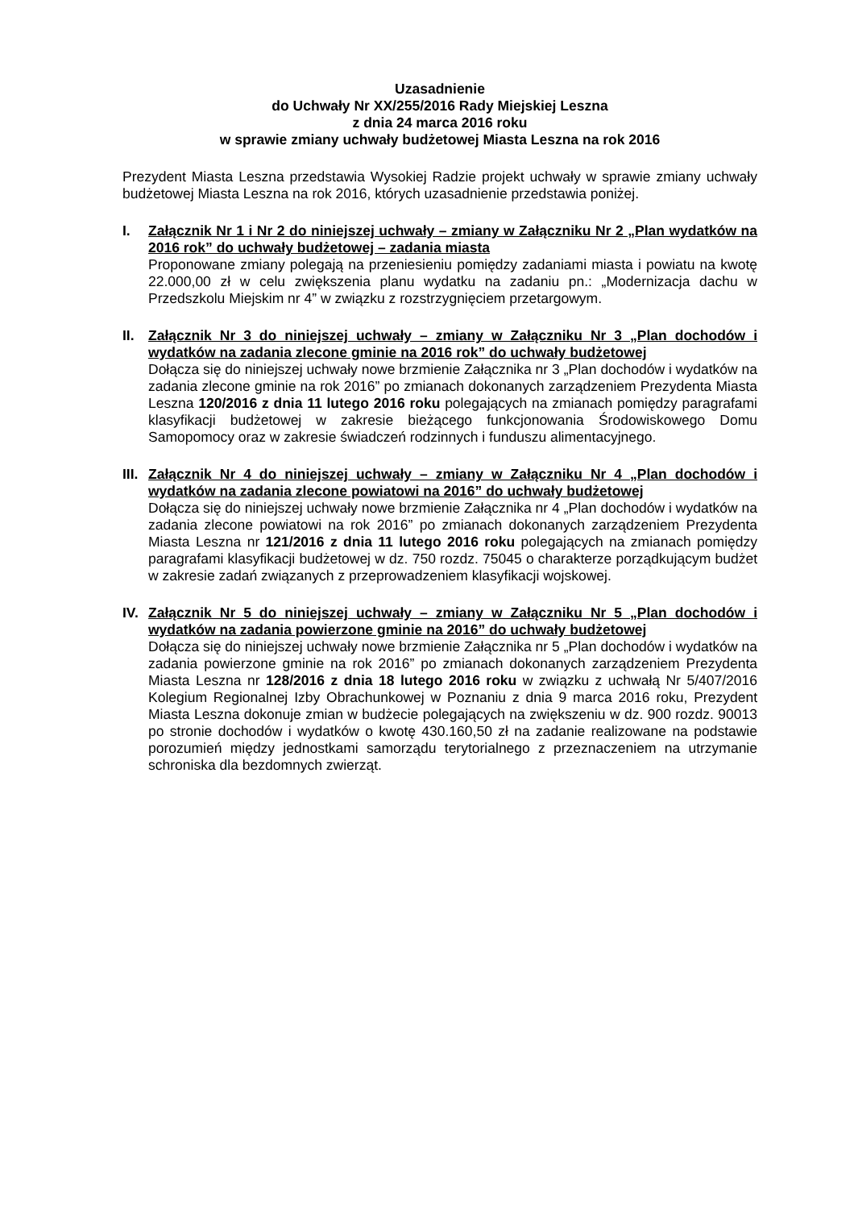Uzasadnienie
do Uchwały Nr XX/255/2016 Rady Miejskiej Leszna
z dnia 24 marca 2016 roku
w sprawie zmiany uchwały budżetowej Miasta Leszna na rok 2016
Prezydent Miasta Leszna przedstawia Wysokiej Radzie projekt uchwały w sprawie zmiany uchwały budżetowej Miasta Leszna na rok 2016, których uzasadnienie przedstawia poniżej.
I. Załącznik Nr 1 i Nr 2 do niniejszej uchwały – zmiany w Załączniku Nr 2 „Plan wydatków na 2016 rok” do uchwały budżetowej – zadania miasta
Proponowane zmiany polegają na przeniesieniu pomiędzy zadaniami miasta i powiatu na kwotę 22.000,00 zł w celu zwiększenia planu wydatku na zadaniu pn.: „Modernizacja dachu w Przedszkolu Miejskim nr 4” w związku z rozstrzygnięciem przetargowym.
II. Załącznik Nr 3 do niniejszej uchwały – zmiany w Załączniku Nr 3 „Plan dochodów i wydatków na zadania zlecone gminie na 2016 rok” do uchwały budżetowej
Dołącza się do niniejszej uchwały nowe brzmienie Załącznika nr 3 „Plan dochodów i wydatków na zadania zlecone gminie na rok 2016” po zmianach dokonanych zarządzeniem Prezydenta Miasta Leszna 120/2016 z dnia 11 lutego 2016 roku polegających na zmianach pomiędzy paragrafami klasyfikacji budżetowej w zakresie bieżącego funkcjonowania Środowiskowego Domu Samopomocy oraz w zakresie świadczeń rodzinnych i funduszu alimentacyjnego.
III.
Załącznik Nr 4 do niniejszej uchwały – zmiany w Załączniku Nr 4 „Plan dochodów i wydatków na zadania zlecone powiatowi na 2016” do uchwały budżetowej
Dołącza się do niniejszej uchwały nowe brzmienie Załącznika nr 4 „Plan dochodów i wydatków na zadania zlecone powiatowi na rok 2016” po zmianach dokonanych zarządzeniem Prezydenta Miasta Leszna nr 121/2016 z dnia 11 lutego 2016 roku polegających na zmianach pomiędzy paragrafami klasyfikacji budżetowej w dz. 750 rozdz. 75045 o charakterze porządkującym budżet w zakresie zadań związanych z przeprowadzeniem klasyfikacji wojskowej.
IV. Załącznik Nr 5 do niniejszej uchwały – zmiany w Załączniku Nr 5 „Plan dochodów i wydatków na zadania powierzone gminie na 2016” do uchwały budżetowej
Dołącza się do niniejszej uchwały nowe brzmienie Załącznika nr 5 „Plan dochodów i wydatków na zadania powierzone gminie na rok 2016” po zmianach dokonanych zarządzeniem Prezydenta Miasta Leszna nr 128/2016 z dnia 18 lutego 2016 roku w związku z uchwałą Nr 5/407/2016 Kolegium Regionalnej Izby Obrachunkowej w Poznaniu z dnia 9 marca 2016 roku, Prezydent Miasta Leszna dokonuje zmian w budżecie polegających na zwiększeniu w dz. 900 rozdz. 90013 po stronie dochodów i wydatków o kwotę 430.160,50 zł na zadanie realizowane na podstawie porozumień między jednostkami samorządu terytorialnego z przeznaczeniem na utrzymanie schroniska dla bezdomnych zwierząt.